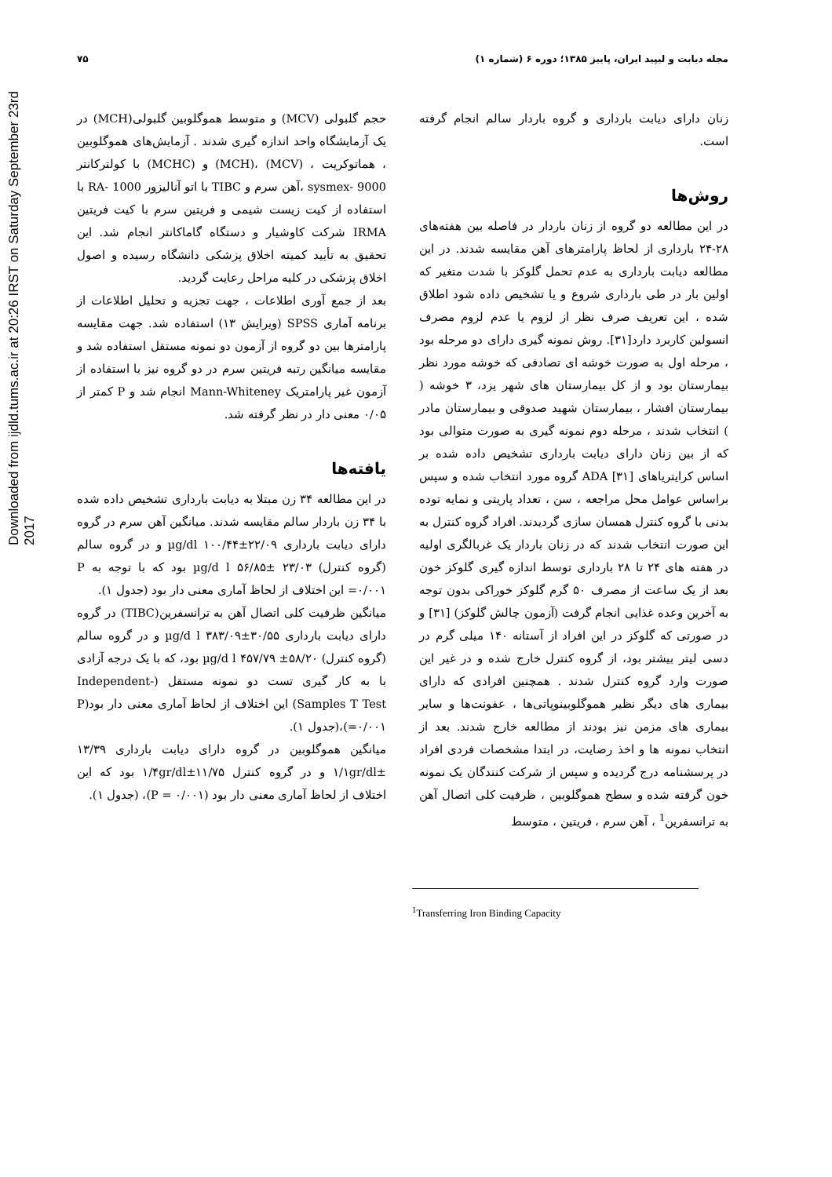Downloaded from ijdld.tums.ac.ir at 20:26 IRST on Saturday September 23rd 2017
مجله دیابت و لیپید ایران، پاییز ۱۳۸۵؛ دوره ۶ (شماره ۱) ۷۵
زنان دارای دیابت بارداری و گروه باردار سالم انجام گرفته است.
روش‌ها
در این مطالعه دو گروه از زنان باردار در فاصله بین هفته‌های ۲۸-۲۴ بارداری از لحاظ پارامترهای آهن مقایسه شدند. در این مطالعه دیابت بارداری به عدم تحمل گلوکز با شدت متغیر که اولین بار در طی بارداری شروع و یا تشخیص داده شود اطلاق شده ، این تعریف صرف نظر از لزوم یا عدم لزوم مصرف انسولین کاربرد دارد[۳۱]. روش نمونه گیری دارای دو مرحله بود ، مرحله اول به صورت خوشه ای تصادفی که خوشه مورد نظر بیمارستان بود و از کل بیمارستان های شهر یزد، ۳ خوشه ( بیمارستان افشار ، بیمارستان شهید صدوقی و بیمارستان مادر ) انتخاب شدند ، مرحله دوم نمونه گیری به صورت متوالی بود که از بین زنان دارای دیابت بارداری تشخیص داده شده بر اساس کرایتریاهای ADA [۳۱] گروه مورد انتخاب شده و سپس براساس عوامل محل مراجعه ، سن ، تعداد پاریتی و نمایه توده بدنی با گروه کنترل همسان سازی گردیدند. افراد گروه کنترل به این صورت انتخاب شدند که در زنان باردار یک غربالگری اولیه در هفته های ۲۴ تا ۲۸ بارداری توسط اندازه گیری گلوکز خون بعد از یک ساعت از مصرف ۵۰ گرم گلوکز خوراکی بدون توجه به آخرین وعده غذایی انجام گرفت (آزمون چالش گلوکز) [۳۱] و در صورتی که گلوکز در این افراد از آستانه ۱۴۰ میلی گرم در دسی لیتر بیشتر بود، از گروه کنترل خارج شده و در غیر این صورت وارد گروه کنترل شدند . همچنین افرادی که دارای بیماری های دیگر نظیر هموگلوبینوپاتی‌ها ، عفونت‌ها و سایر بیماری های مزمن نیز بودند از مطالعه خارج شدند. بعد از انتخاب نمونه ها و اخذ رضایت، در ابتدا مشخصات فردی افراد در پرسشنامه درج گردیده و سپس از شرکت کنندگان یک نمونه خون گرفته شده و سطح هموگلوبین ، ظرفیت کلی اتصال آهن به ترانسفرین<sup>1</sup> ، آهن سرم ، فریتین ، متوسط
حجم گلبولی (MCV) و متوسط هموگلوبین گلبولی(MCH) در یک آزمایشگاه واحد اندازه گیری شدند . آزمایش‌های هموگلوبین ، هماتوکریت ، (MCV) ،(MCH) و (MCHC) با کولترکانتر sysmex- 9000 ،آهن سرم و TIBC با اتو آنالیزور RA- 1000 با استفاده از کیت زیست شیمی و فریتین سرم با کیت فریتین IRMA شرکت کاوشیار و دستگاه گاماکانتر انجام شد. این تحقیق به تأیید کمیته اخلاق پزشکی دانشگاه رسیده و اصول اخلاق پزشکی در کلیه مراحل رعایت گردید.
بعد از جمع آوری اطلاعات ، جهت تجزیه و تحلیل اطلاعات از برنامه آماری SPSS (ویرایش ۱۳) استفاده شد. جهت مقایسه پارامترها بین دو گروه از آزمون دو نمونه مستقل استفاده شد و مقایسه میانگین رتبه فریتین سرم در دو گروه نیز با استفاده از آزمون غیر پارامتریک Mann-Whiteney انجام شد و P کمتر از ۰/۰۵ معنی دار در نظر گرفته شد.
یافته‌ها
در این مطالعه ۳۴ زن مبتلا به دیابت بارداری تشخیص داده شده با ۳۴ زن باردار سالم مقایسه شدند. میانگین آهن سرم در گروه دارای دیابت بارداری µg/dl ۱۰۰/۴۴±۲۲/۰۹ و در گروه سالم (گروه کنترل) µg/d l ۵۶/۸۵± ۲۳/۰۳ بود که با توجه به P =۰/۰۰۱ این اختلاف از لحاظ آماری معنی دار بود (جدول ۱).
میانگین ظرفیت کلی اتصال آهن به ترانسفرین(TIBC) در گروه دارای دیابت بارداری µg/d l ۳۸۳/۰۹±۳۰/۵۵ و در گروه سالم (گروه کنترل) µg/d l ۴۵۷/۷۹ ±۵۸/۲۰ بود، که با یک درجه آزادی با به کار گیری تست دو نمونه مستقل (Independent-Samples T Test) این اختلاف از لحاظ آماری معنی دار بود(P =۰/۰۰۱)،(جدول ۱).
میانگین هموگلوبین در گروه دارای دیابت بارداری ۱۳/۳۹ ±۱/۱gr/dl و در گروه کنترل ۱۱/۷۵±۱/۴gr/dl بود که این اختلاف از لحاظ آماری معنی دار بود (۰/۰۰۱ = P)، (جدول ۱).
<sup>1</sup> Transferring Iron Binding Capacity